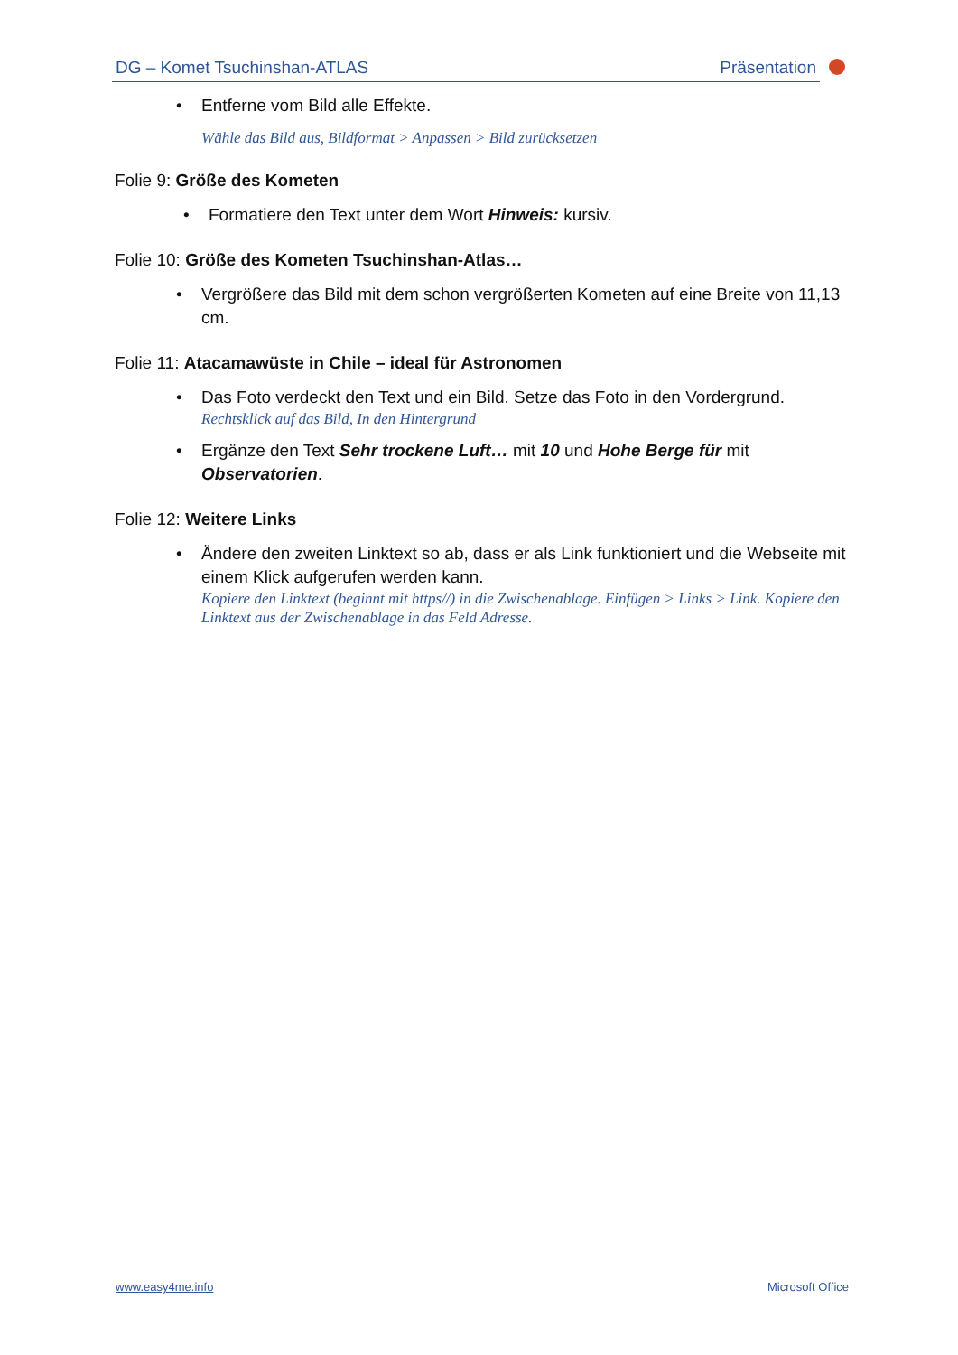DG – Komet Tsuchinshan-ATLAS Präsentation
• Entferne vom Bild alle Effekte.
Wähle das Bild aus, Bildformat > Anpassen > Bild zurücksetzen
Folie 9: Größe des Kometen
• Formatiere den Text unter dem Wort Hinweis: kursiv.
Folie 10: Größe des Kometen Tsuchinshan-Atlas…
• Vergrößere das Bild mit dem schon vergrößerten Kometen auf eine Breite von 11,13 cm.
Folie 11: Atacamawüste in Chile – ideal für Astronomen
• Das Foto verdeckt den Text und ein Bild. Setze das Foto in den Vordergrund.
Rechtsklick auf das Bild, In den Hintergrund
• Ergänze den Text Sehr trockene Luft… mit 10 und Hohe Berge für mit Observatorien.
Folie 12: Weitere Links
• Ändere den zweiten Linktext so ab, dass er als Link funktioniert und die Webseite mit einem Klick aufgerufen werden kann.
Kopiere den Linktext (beginnt mit https//) in die Zwischenablage. Einfügen > Links > Link. Kopiere den Linktext aus der Zwischenablage in das Feld Adresse.
www.easy4me.info Microsoft Office